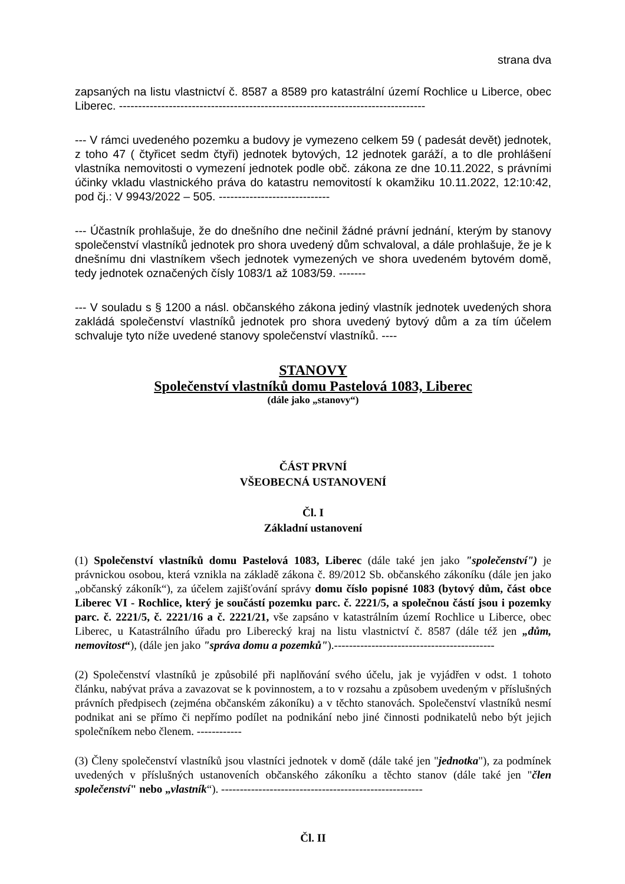strana dva
zapsaných na listu vlastnictví č. 8587 a 8589 pro katastrální území Rochlice u Liberce, obec Liberec. --------------------------------------------------------------------------------
--- V rámci uvedeného pozemku a budovy je vymezeno celkem 59 ( padesát devět) jednotek, z toho 47 ( čtyřicet sedm čtyři) jednotek bytových, 12 jednotek garáží, a to dle prohlášení vlastníka nemovitosti o vymezení jednotek podle obč. zákona ze dne 10.11.2022, s právními účinky vkladu vlastnického práva do katastru nemovitostí k okamžiku 10.11.2022, 12:10:42, pod čj.: V 9943/2022 – 505. -----------------------------
--- Účastník prohlašuje, že do dnešního dne nečinil žádné právní jednání, kterým by stanovy společenství vlastníků jednotek pro shora uvedený dům schvaloval, a dále prohlašuje, že je k dnešnímu dni vlastníkem všech jednotek vymezených ve shora uvedeném bytovém domě, tedy jednotek označených čísly 1083/1 až 1083/59. -------
--- V souladu s § 1200 a násl. občanského zákona jediný vlastník jednotek uvedených shora zakládá společenství vlastníků jednotek pro shora uvedený bytový dům a za tím účelem schvaluje tyto níže uvedené stanovy společenství vlastníků. ----
STANOVY
Společenství vlastníků domu Pastelová 1083, Liberec
(dále jako „stanovy“)
ČÁST PRVNÍ
VŠEOBECNÁ USTANOVENÍ
Čl. I
Základní ustanovení
(1) Společenství vlastníků domu Pastelová 1083, Liberec (dále také jen jako "společenství") je právnickou osobou, která vznikla na základě zákona č. 89/2012 Sb. občanského zákoníku (dále jen jako „občanský zákoník“), za účelem zajišťování správy domu číslo popisné 1083 (bytový dům, část obce Liberec VI - Rochlice, který je součástí pozemku parc. č. 2221/5, a společnou částí jsou i pozemky parc. č. 2221/5, č. 2221/16 a č. 2221/21, vše zapsáno v katastrálním území Rochlice u Liberce, obec Liberec, u Katastrálního úřadu pro Liberecký kraj na listu vlastnictví č. 8587 (dále též jen „dům, nemovitost“), (dále jen jako "správa domu a pozemků").-------------------------------------------
(2) Společenství vlastníků je způsobilé při naplňování svého účelu, jak je vyjádřen v odst. 1 tohoto článku, nabývat práva a zavazovat se k povinnostem, a to v rozsahu a způsobem uvedeným v příslušných právních předpisech (zejména občanském zákoníku) a v těchto stanovách. Společenství vlastníků nesmí podnikat ani se přímo či nepřímo podílet na podnikání nebo jiné činnosti podnikatelů nebo být jejich společníkem nebo členem. ------------
(3) Členy společenství vlastníků jsou vlastníci jednotek v domě (dále také jen "jednotka"), za podmínek uvedených v příslušných ustanoveních občanského zákoníku a těchto stanov (dále také jen "člen společenství" nebo „vlastník“). ------------------------------------------------------
Čl. II